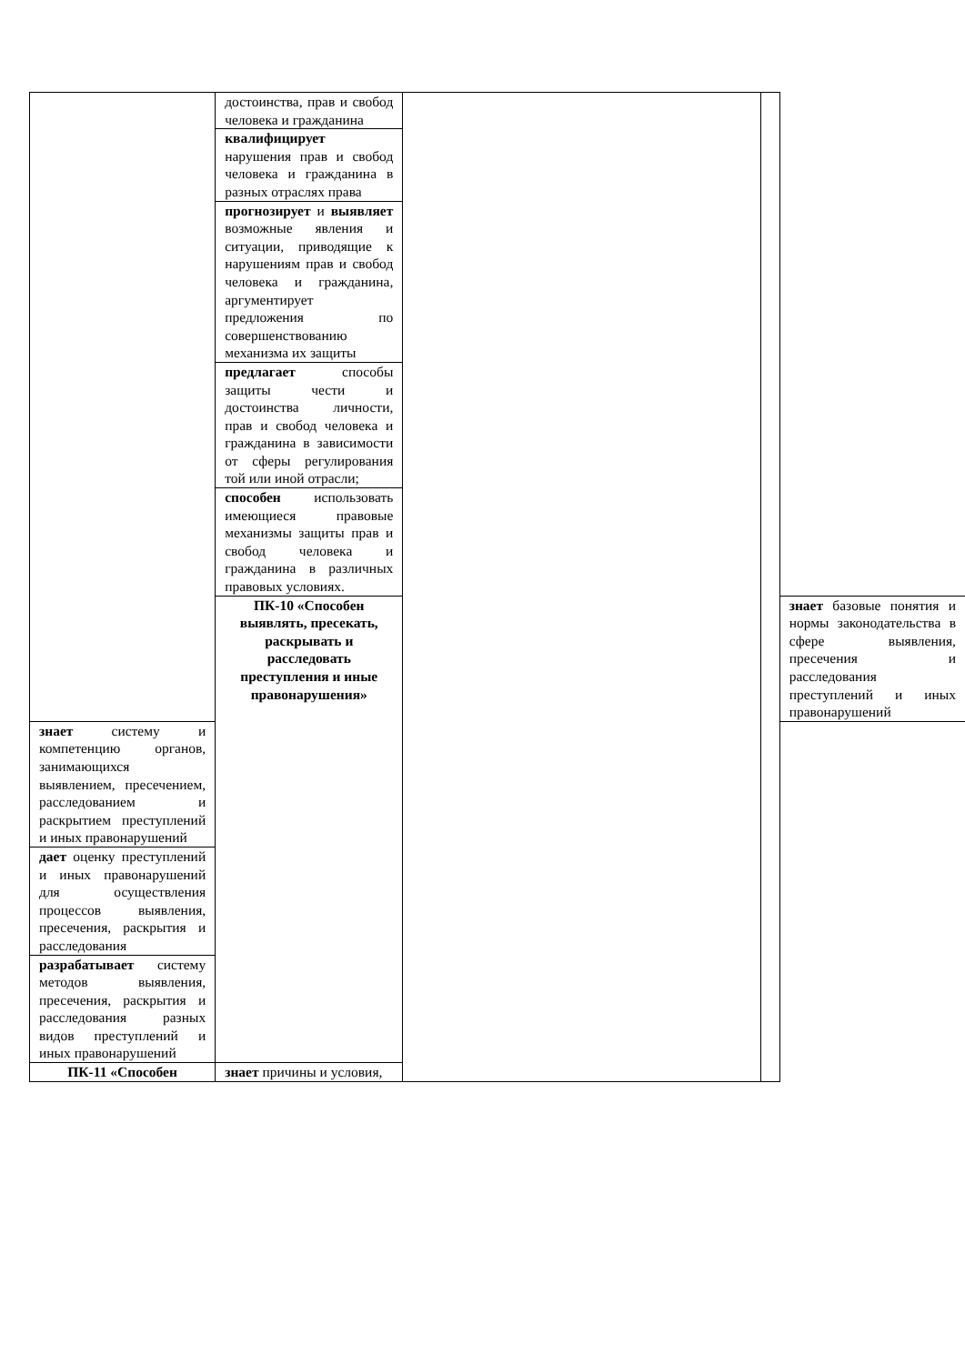| | достоинства, прав и свобод человека и гражданина | | | |
| | квалифицирует нарушения прав и свобод человека и гражданина в разных отраслях права | | | |
| | прогнозирует и выявляет возможные явления и ситуации, приводящие к нарушениям прав и свобод человека и гражданина, аргументирует предложения по совершенствованию механизма их защиты | | | |
| | предлагает способы защиты чести и достоинства личности, прав и свобод человека и гражданина в зависимости от сферы регулирования той или иной отрасли; | | | |
| | способен использовать имеющиеся правовые механизмы защиты прав и свобод человека и гражданина в различных правовых условиях. | | | |
| | ПК-10 «Способен выявлять, пресекать, раскрывать и расследовать преступления и иные правонарушения» | | | знает базовые понятия и нормы законодательства в сфере выявления, пресечения и расследования преступлений и иных правонарушений |
| знает систему и компетенцию органов, занимающихся выявлением, пресечением, расследованием и раскрытием преступлений и иных правонарушений | | | | |
| дает оценку преступлений и иных правонарушений для осуществления процессов выявления, пресечения, раскрытия и расследования | | | | |
| разрабатывает систему методов выявления, пресечения, раскрытия и расследования разных видов преступлений и иных правонарушений | | | | |
| ПК-11 «Способен | знает причины и условия, | | | |